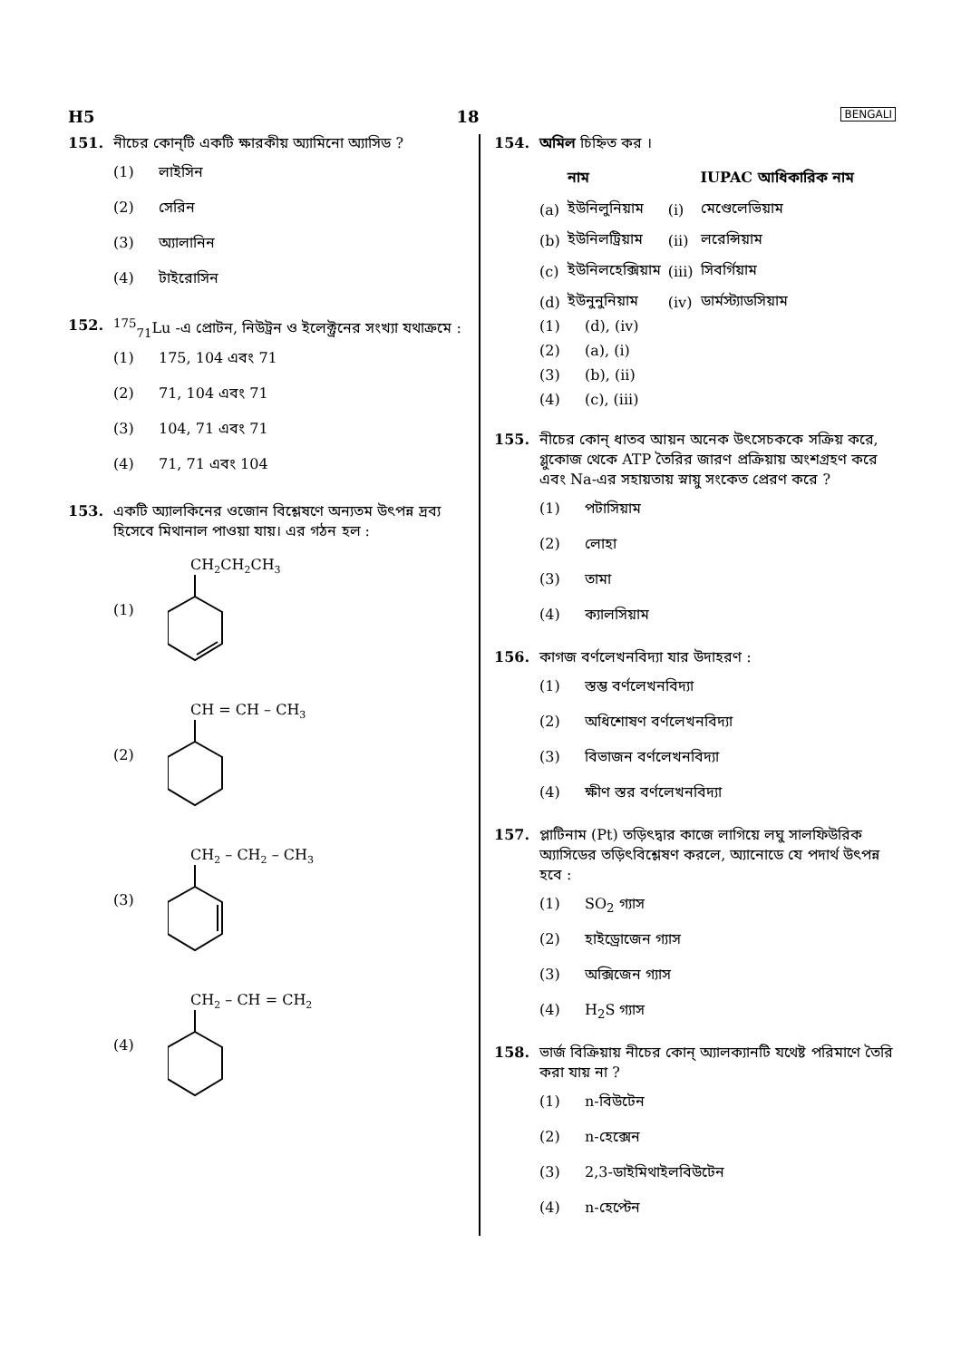H5 18 BENGALI
151. নীচের কোন্‌টি একটি ক্ষারকীয় অ্যামিনো অ্যাসিড ?
(1) লাইসিন
(2) সেরিন
(3) অ্যালানিন
(4) টাইরোসিন
152. <sup>175</sup><sub>71</sub>Lu -এ প্রোটন, নিউট্রন ও ইলেক্ট্রনের সংখ্যা যথাক্রমে :
(1) 175, 104 এবং 71
(2) 71, 104 এবং 71
(3) 104, 71 এবং 71
(4) 71, 71 এবং 104
153. একটি অ্যালকিনের ওজোন বিশ্লেষণে অন্যতম উৎপন্ন দ্রব্য হিসেবে মিথানাল পাওয়া যায়। এর গঠন হল :
(1)
CH2CH2CH3
(2)
CH = CH – CH3
(3)
CH2 – CH2 – CH3
(4)
CH2 – CH = CH2
154. অমিল চিহ্নিত কর ।
| | নাম | | IUPAC আধিকারিক নাম |
| --- | --- | --- | --- |
| (a) | ইউনিলুনিয়াম | (i) | মেণ্ডেলেভিয়াম |
| (b) | ইউনিলট্রিয়াম | (ii) | লরেন্সিয়াম |
| (c) | ইউনিলহেক্সিয়াম | (iii) | সিবর্গিয়াম |
| (d) | ইউনুনুনিয়াম | (iv) | ডার্মস্ট্যাডসিয়াম |
(1) (d), (iv)
(2) (a), (i)
(3) (b), (ii)
(4) (c), (iii)
155. নীচের কোন্‌ ধাতব আয়ন অনেক উৎসেচককে সক্রিয় করে, গ্লুকোজ থেকে ATP তৈরির জারণ প্রক্রিয়ায় অংশগ্রহণ করে এবং Na-এর সহায়তায় স্নায়ু সংকেত প্রেরণ করে ?
(1) পটাসিয়াম
(2) লোহা
(3) তামা
(4) ক্যালসিয়াম
156. কাগজ বর্ণলেখনবিদ্যা যার উদাহরণ :
(1) স্তম্ভ বর্ণলেখনবিদ্যা
(2) অধিশোষণ বর্ণলেখনবিদ্যা
(3) বিভাজন বর্ণলেখনবিদ্যা
(4) ক্ষীণ স্তর বর্ণলেখনবিদ্যা
157. প্লাটিনাম (Pt) তড়িৎদ্বার কাজে লাগিয়ে লঘু সালফিউরিক অ্যাসিডের তড়িৎবিশ্লেষণ করলে, অ্যানোডে যে পদার্থ উৎপন্ন হবে :
(1) SO<sub>2</sub> গ্যাস
(2) হাইড্রোজেন গ্যাস
(3) অক্সিজেন গ্যাস
(4) H<sub>2</sub>S গ্যাস
158. ভার্জ বিক্রিয়ায় নীচের কোন্‌ অ্যালক্যানটি যথেষ্ট পরিমাণে তৈরি করা যায় না ?
(1) n-বিউটেন
(2) n-হেক্সেন
(3) 2,3-ডাইমিথাইলবিউটেন
(4) n-হেপ্টেন